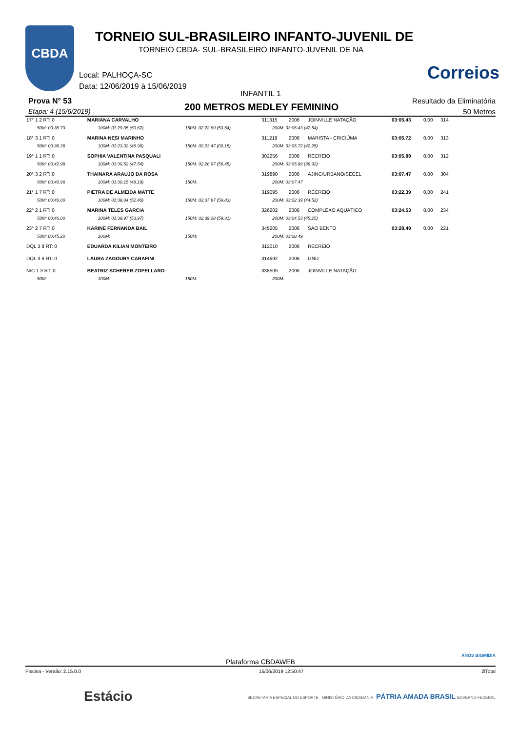CBDA
TORNEIO SUL-BRASILEIRO INFANTO-JUVENIL DE
TORNEIO CBDA- SUL-BRASILEIRO INFANTO-JUVENIL DE NA
Correios
Local: PALHOÇA-SC
Data: 12/06/2019 à 15/06/2019
INFANTIL 1
Prova N° 53
Etapa: 4 (15/6/2019) 200 METROS MEDLEY FEMININO
Resultado da Eliminatória
50 Metros
| 17° 1 2 RT: 0 | MARIANA CARVALHO | | | 311315 | 2006 | JOINVILLE NATAÇÃO | 03:05.43 | 0,00 | 314 |
| 50M: 00:38.73 | 100M: 01:29.35 (50.62) | 150M: 02:22.89 (53.54) | 200M: 03:05.43 (42.54) | | | | | | |
| 18° 3 1 RT: 0 | MARINA NESI MARINHO | | | 311219 | 2006 | MARISTA - CRICIÚMA | 03:05.72 | 0,00 | 313 |
| 50M: 00:36.36 | 100M: 01:23.32 (46.96) | 150M: 02:23.47 (00.15) | 200M: 03:05.72 (42.25) | | | | | | |
| 19° 1 1 RT: 0 | SOPHIA VALENTINA PASQUALI | | | 302256 | 2006 | RECREIO | 03:05.89 | 0,00 | 312 |
| 50M: 00:42.98 | 100M: 01:30.52 (47.54) | 150M: 02:26.97 (56.45) | 200M: 03:05.89 (38.92) | | | | | | |
| 20° 3 2 RT: 0 | THAINARA ARAUJO DA ROSA | | | 319890 | 2006 | AJINC/URBANO/SECEL | 03:07.47 | 0,00 | 304 |
| 50M: 00:40.96 | 100M: 01:30.15 (49.19) | 150M: | 200M: 03:07.47 | | | | | | |
| 21° 1 7 RT: 0 | PIETRA DE ALMEIDA MATTE | | | 319095 | 2006 | RECREIO | 03:22.39 | 0,00 | 241 |
| 50M: 00:46.00 | 100M: 01:38.04 (52.40) | 150M: 02:37.87 (59.83) | 200M: 03:22.39 (44.52) | | | | | | |
| 22° 2 1 RT: 0 | MARINA TELES GARCIA | | | 326202 | 2006 | COMPLEXO AQUÁTICO | 03:24.53 | 0,00 | 234 |
| 50M: 00:46.00 | 100M: 01:39.97 (53.97) | 150M: 02:39.28 (59.31) | 200M: 03:24.53 (45.25) | | | | | | |
| 23° 2 7 RT: 0 | KARINE FERNANDA BAIL | | | 345205 | 2006 | SAO BENTO | 03:28.49 | 0,00 | 221 |
| 50M: 00:45.20 | 100M: | 150M: | 200M: 03:28.49 | | | | | | |
| DQL 3 8 RT: 0 | EDUARDA KILIAN MONTEIRO | | | 312010 | 2006 | RECREIO | | | |
| DQL 3 6 RT: 0 | LAURA ZAGOURY CARAFINI | | | 314692 | 2006 | GNU | | | |
| N/C 1 3 RT: 0 | BEATRIZ SCHERER ZOPELLARO | | | 338509 | 2006 | JOINVILLE NATAÇÃO | | | |
| 50M: | 100M: | 150M: | 200M: | | | | | | |
ANOS BIGMIDIA
Plataforma CBDAWEB
Piscina - Versão: 2.15.0.0 15/06/2019 12:50:47 2lTotal
Estácio SECRETARIA ESPECIAL DO ESPORTE MINISTÉRIO DA CIDADANIA PÁTRIA AMADA BRASIL GOVERNO FEDERAL